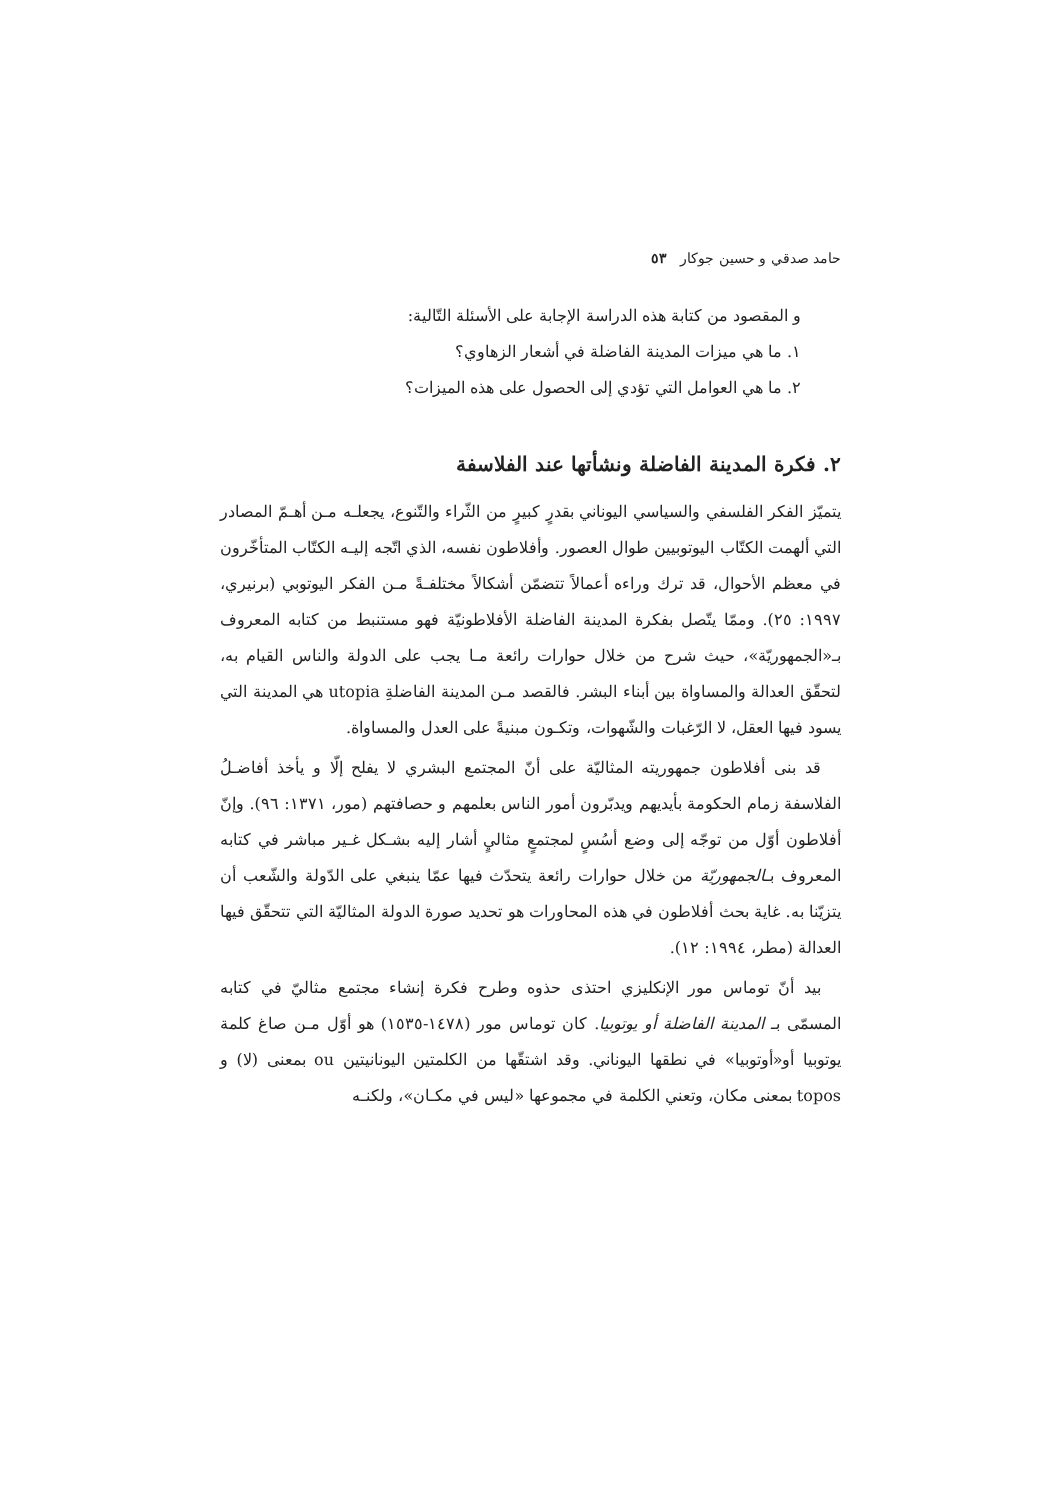حامد صدقي و حسين جوكار ٥٣
و المقصود من كتابة هذه الدراسة الإجابة على الأسئلة التّالية:
١. ما هي ميزات المدينة الفاضلة في أشعار الزهاوي؟
٢. ما هي العوامل التي تؤدي إلى الحصول على هذه الميزات؟
٢. فكرة المدينة الفاضلة ونشأتها عند الفلاسفة
يتميّز الفكر الفلسفي والسياسي اليوناني بقدرٍ كبيرٍ من الثّراء والتّنوع، يجعلـه مـن أهـمّ المصادر التي ألهمت الكتّاب اليوتوبيين طوال العصور. وأفلاطون نفسه، الذي اتّجه إليـه الكتّاب المتأخّرون في معظم الأحوال، قد ترك وراءه أعمالاً تتضمّن أشكالاً مختلفـةً مـن الفكر اليوتوبي (برنيري، ١٩٩٧: ٢٥). وممّا يتّصل بفكرة المدينة الفاضلة الأفلاطونيّة فهو مستنبط من كتابه المعروف بـ«الجمهوريّة»، حيث شرح من خلال حوارات رائعة مـا يجب على الدولة والناس القيام به، لتحقّق العدالة والمساواة بين أبناء البشر. فالقصد مـن المدينة الفاضلةِ utopia هي المدينة التي يسود فيها العقل، لا الرّغبات والشّهوات، وتكـون مبنيةً على العدل والمساواة.
قد بنى أفلاطون جمهوريته المثاليّة على أنّ المجتمع البشري لا يفلح إلّا و يأخذ أفاضـلُ الفلاسفة زمام الحكومة بأيديهم ويدبّرون أمور الناس بعلمهم و حصافتهم (مور، ١٣٧١: ٩٦). وإنّ أفلاطون أوّل من توجّه إلى وضع أسُسٍ لمجتمعٍ مثاليٍ أشار إليه بشـكل غـير مباشر في كتابه المعروف بـالجمهوريّة من خلال حوارات رائعة يتحدّث فيها عمّا ينبغي على الدّولة والشّعب أن يتزيّنا به. غاية بحث أفلاطون في هذه المحاورات هو تحديد صورة الدولة المثاليّة التي تتحقّق فيها العدالة (مطر، ١٩٩٤: ١٢).
بيد أنّ توماس مور الإنكليزي احتذى حذوه وطرح فكرة إنشاء مجتمع مثاليّ في كتابه المسمّى بـ المدينة الفاضلة أو يوتوبيا. كان توماس مور (١٤٧٨-١٥٣٥) هو أوّل مـن صاغ كلمة يوتوبيا أو«أوتوبيا» في نطقها اليوناني. وقد اشتقّها من الكلمتين اليونانيتين ou بمعنى (لا) و topos بمعنى مكان، وتعني الكلمة في مجموعها «ليس في مكـان»، ولكنـه